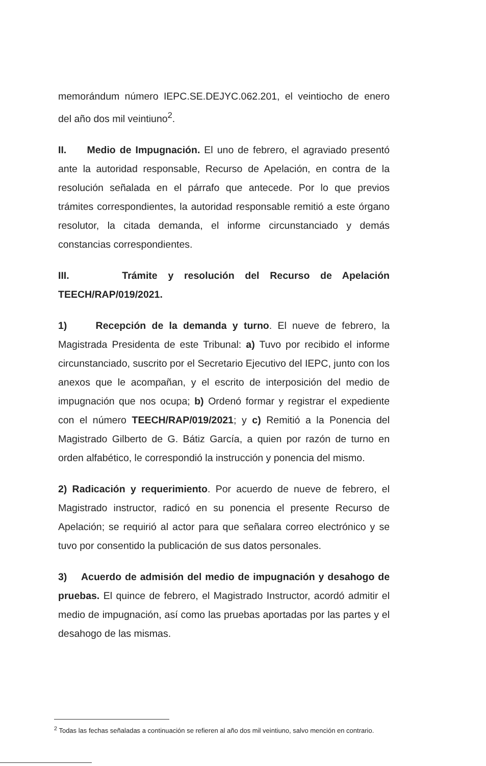memorándum número IEPC.SE.DEJYC.062.201, el veintiocho de enero del año dos mil veintiuno<sup>2</sup>.
II. Medio de Impugnación. El uno de febrero, el agraviado presentó ante la autoridad responsable, Recurso de Apelación, en contra de la resolución señalada en el párrafo que antecede. Por lo que previos trámites correspondientes, la autoridad responsable remitió a este órgano resolutor, la citada demanda, el informe circunstanciado y demás constancias correspondientes.
III. Trámite y resolución del Recurso de Apelación TEECH/RAP/019/2021.
1) Recepción de la demanda y turno. El nueve de febrero, la Magistrada Presidenta de este Tribunal: a) Tuvo por recibido el informe circunstanciado, suscrito por el Secretario Ejecutivo del IEPC, junto con los anexos que le acompañan, y el escrito de interposición del medio de impugnación que nos ocupa; b) Ordenó formar y registrar el expediente con el número TEECH/RAP/019/2021; y c) Remitió a la Ponencia del Magistrado Gilberto de G. Bátiz García, a quien por razón de turno en orden alfabético, le correspondió la instrucción y ponencia del mismo.
2) Radicación y requerimiento. Por acuerdo de nueve de febrero, el Magistrado instructor, radicó en su ponencia el presente Recurso de Apelación; se requirió al actor para que señalara correo electrónico y se tuvo por consentido la publicación de sus datos personales.
3) Acuerdo de admisión del medio de impugnación y desahogo de pruebas. El quince de febrero, el Magistrado Instructor, acordó admitir el medio de impugnación, así como las pruebas aportadas por las partes y el desahogo de las mismas.
<sup>2</sup> Todas las fechas señaladas a continuación se refieren al año dos mil veintiuno, salvo mención en contrario.